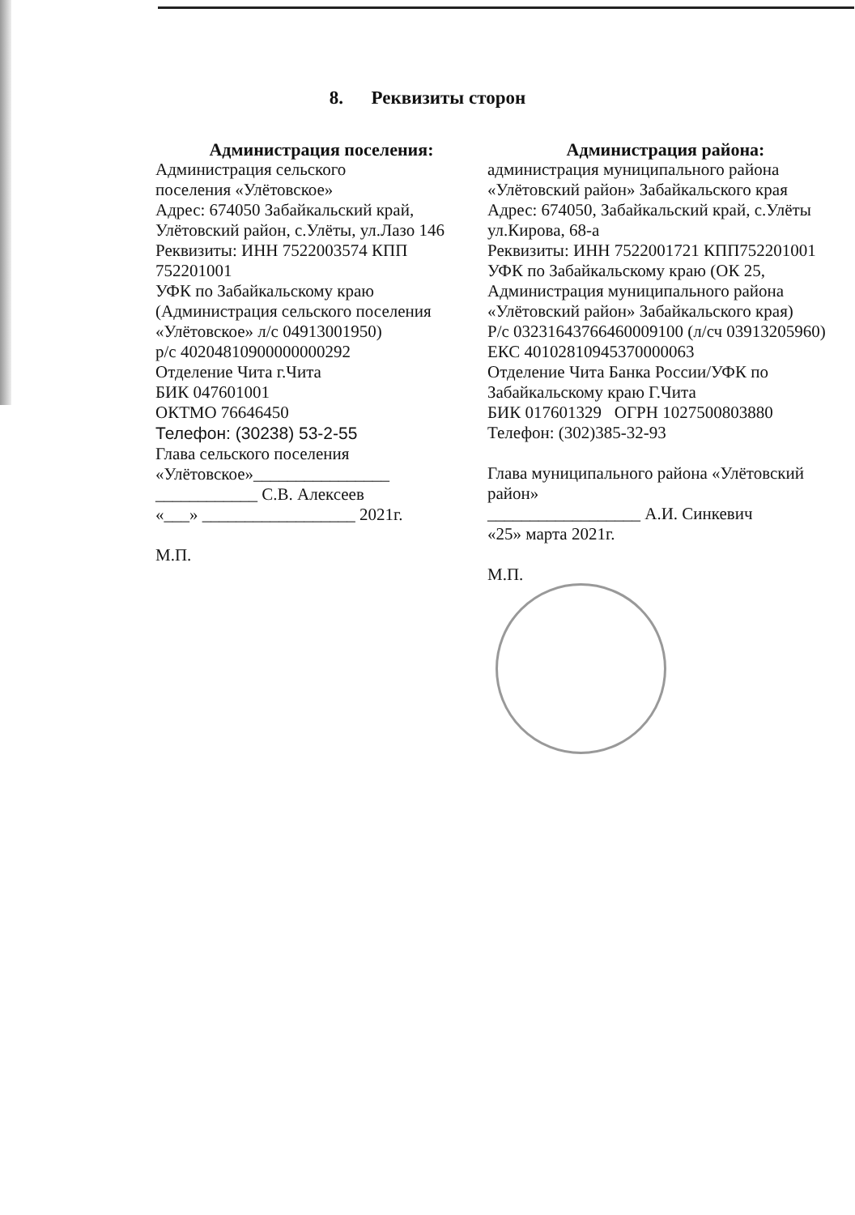8. Реквизиты сторон
Администрация поселения:
Администрация сельского
поселения «Улётовское»
Адрес: 674050 Забайкальский край, Улётовский район, с.Улёты, ул.Лазо 146
Реквизиты: ИНН 7522003574 КПП 752201001
УФК по Забайкальскому краю (Администрация сельского поселения «Улётовское» л/с 04913001950)
р/с 40204810900000000292
Отделение Чита г.Чита
БИК 047601001
ОКТМО 76646450
Телефон: (30238) 53-2-55
Глава сельского поселения «Улётовское»________________
____________ С.В. Алексеев
«___» __________________ 2021г.
М.П.
Администрация района:
администрация муниципального района «Улётовский район» Забайкальского края
Адрес: 674050, Забайкальский край, с.Улёты ул.Кирова, 68-а
Реквизиты: ИНН 7522001721 КПП752201001
УФК по Забайкальскому краю (ОК 25, Администрация муниципального района «Улётовский район» Забайкальского края)
Р/с 03231643766460009100 (л/сч 03913205960)
ЕКС 40102810945370000063
Отделение Чита Банка России/УФК по Забайкальскому краю Г.Чита
БИК 017601329 ОГРН 1027500803880
Телефон: (302)385-32-93
Глава муниципального района «Улётовский район»
__________________ А.И. Синкевич
«25» марта 2021г.
М.П.